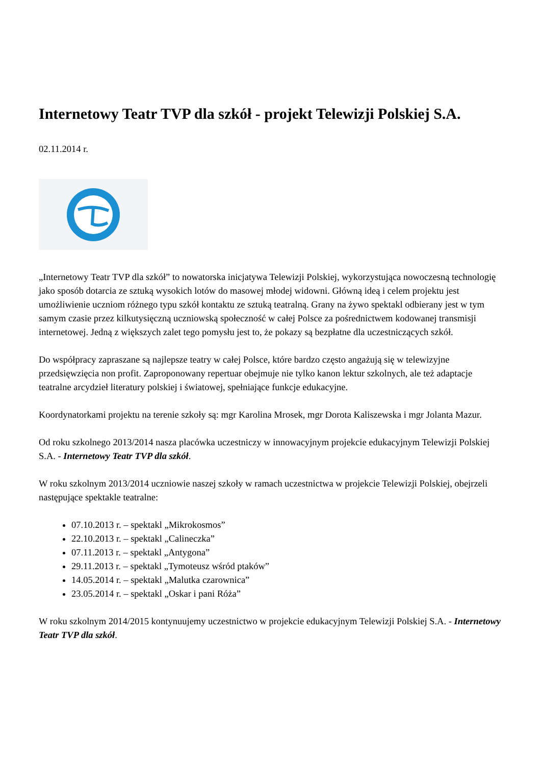Internetowy Teatr TVP dla szkół - projekt Telewizji Polskiej S.A.
02.11.2014 r.
„Internetowy Teatr TVP dla szkół” to nowatorska inicjatywa Telewizji Polskiej, wykorzystująca nowoczesną technologię jako sposób dotarcia ze sztuką wysokich lotów do masowej młodej widowni. Główną ideą i celem projektu jest umożliwienie uczniom różnego typu szkół kontaktu ze sztuką teatralną. Grany na żywo spektakl odbierany jest w tym samym czasie przez kilkutysięczną uczniowską społeczność w całej Polsce za pośrednictwem kodowanej transmisji internetowej. Jedną z większych zalet tego pomysłu jest to, że pokazy są bezpłatne dla uczestniczących szkół.
Do współpracy zapraszane są najlepsze teatry w całej Polsce, które bardzo często angażują się w telewizyjne przedsięwzięcia non profit. Zaproponowany repertuar obejmuje nie tylko kanon lektur szkolnych, ale też adaptacje teatralne arcydzieł literatury polskiej i światowej, spełniające funkcje edukacyjne.
Koordynatorkami projektu na terenie szkoły są: mgr Karolina Mrosek, mgr Dorota Kaliszewska i mgr Jolanta Mazur.
Od roku szkolnego 2013/2014 nasza placówka uczestniczy w innowacyjnym projekcie edukacyjnym Telewizji Polskiej S.A. - Internetowy Teatr TVP dla szkół.
W roku szkolnym 2013/2014 uczniowie naszej szkoły w ramach uczestnictwa w projekcie Telewizji Polskiej, obejrzeli następujące spektakle teatralne:
07.10.2013 r. – spektakl „Mikrokosmos”
22.10.2013 r. – spektakl „Calineczka”
07.11.2013 r. – spektakl „Antygona”
29.11.2013 r. – spektakl „Tymoteusz wśród ptaków”
14.05.2014 r. – spektakl „Malutka czarownica”
23.05.2014 r. – spektakl „Oskar i pani Róża”
W roku szkolnym 2014/2015 kontynuujemy uczestnictwo w projekcie edukacyjnym Telewizji Polskiej S.A. - Internetowy Teatr TVP dla szkół.